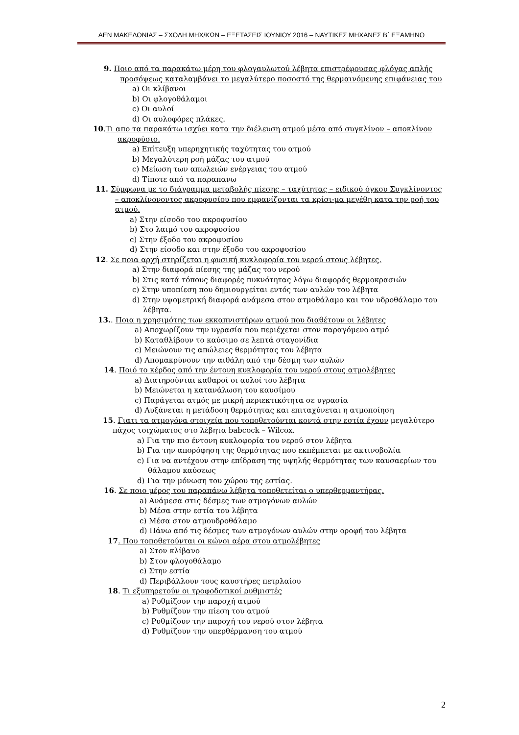ΑΕΝ ΜΑΚΕΔΟΝΙΑΣ – ΣΧΟΛΗ ΜΗΧ/ΚΩΝ – ΕΞΕΤΑΣΕΙΣ ΙΟΥΝΙΟΥ 2016 – ΝΑΥΤΙΚΕΣ ΜΗΧΑΝΕΣ Β΄ ΕΞΑΜΗΝΟ
9. Ποιο από τα παρακάτω μέρη του φλογαυλωτού λέβητα επιστρέφουσας φλόγας απλής προσόψεως καταλαμβάνει το μεγαλύτερο ποσοστό της θερμαινόμενης επιφάνειας του
a) Οι κλίβανοι
b) Οι φλογοθάλαμοι
c) Οι αυλοί
d) Οι αυλοφόρες πλάκες.
10.Τι απο τα παρακάτω ισχύει κατα την διέλευση ατμού μέσα από συγκλίνον – αποκλίνον ακροφύσιο.
a) Επίτευξη υπερηχητικής ταχύτητας του ατμού
b) Μεγαλύτερη ροή μάζας του ατμού
c) Μείωση των απωλειών ενέργειας του ατμού
d) Τίποτε από τα παραπανω
11. Σύμφωνα με το διάγραμμα μεταβολής πίεσης – ταχύτητας – ειδικού όγκου Συγκλίνοντος – αποκλίνονοντος ακροφυσίου που εμφανίζονται τα κρίσι-μα μεγέθη κατα την ροή του ατμού.
a) Στην είσοδο του ακροφυσίου
b) Στο λαιμό του ακροφυσίου
c) Στην έξοδο του ακροφυσίου
d) Στην είσοδο και στην έξοδο του ακροφυσίου
12. Σε ποια αρχή στηρίζεται η φυσική κυκλοφορία του νερού στους λέβητες.
a) Στην διαφορά πίεσης της μάζας του νερού
b) Στις κατά τόπους διαφορές πυκνότητας λόγω διαφοράς θερμοκρασιών
c) Στην υποπίεση που δημιουργείται εντός των αυλών του λέβητα
d) Στην υψομετρική διαφορά ανάμεσα στον ατμοθάλαμο και τον υδροθάλαμο του λέβητα.
13.. Ποια η χρησιμότης των εκκαπνιστήρων ατμού που διαθέτουν οι λέβητες
a) Αποχωρίζουν την υγρασία που περιέχεται στον παραγόμενο ατμό
b) Καταθλίβουν το καύσιμο σε λεπτά σταγονίδια
c) Μειώνουν τις απώλειες θερμότητας του λέβητα
d) Απομακρύνουν την αιθάλη από την δέσμη των αυλών
14. Ποιό το κέρδος από την έντονη κυκλοφορία του νερού στους ατμολέβητες
a) Διατηρούνται καθαροί οι αυλοί του λέβητα
b) Μειώνεται η κατανάλωση του καυσίμου
c) Παράγεται ατμός με μικρή περιεκτικότητα σε υγρασία
d) Αυξάνεται η μετάδοση θερμότητας και επιταχύνεται η ατμοποίηση
15. Γιατι τα ατμογόνα στοιχεία που τοποθετούνται κοντά στην εστία έχουν μεγαλύτερο πάχος τοιχώματος στο λέβητα babcock – Wilcox.
a) Για την πιο έντονη κυκλοφορία του νερού στον λέβητα
b) Για την απορόφηση της θερμότητας που εκπέμπεται με ακτινοβολία
c) Για να αντέχουν στην επίδραση της υψηλής θερμότητας των καυσαερίων του θάλαμου καύσεως
d) Για την μόνωση του χώρου της εστίας.
16. Σε ποιο μέρος του παραπάνω λέβητα τοποθετείται ο υπερθερμαντήρας.
a) Ανάμεσα στις δέσμες των ατμογόνων αυλών
b) Μέσα στην εστία του λέβητα
c) Μέσα στον ατμουδροθάλαμο
d) Πάνω από τις δέσμες των ατμογόνων αυλών στην οροφή του λέβητα
17. Που τοποθετούνται οι κώνοι αέρα στου ατμολέβητες
a) Στον κλίβανο
b) Στον φλογοθάλαμο
c) Στην εστία
d) Περιβάλλουν τους καυστήρες πετρλαίου
18. Τι εξυπηρετούν οι τροφοδοτικοί ρυθμιστές
a) Ρυθμίζουν την παροχή ατμού
b) Ρυθμίζουν την πίεση του ατμού
c) Ρυθμίζουν την παροχή του νερού στον λέβητα
d) Ρυθμίζουν την υπερθέρμανση του ατμού
2